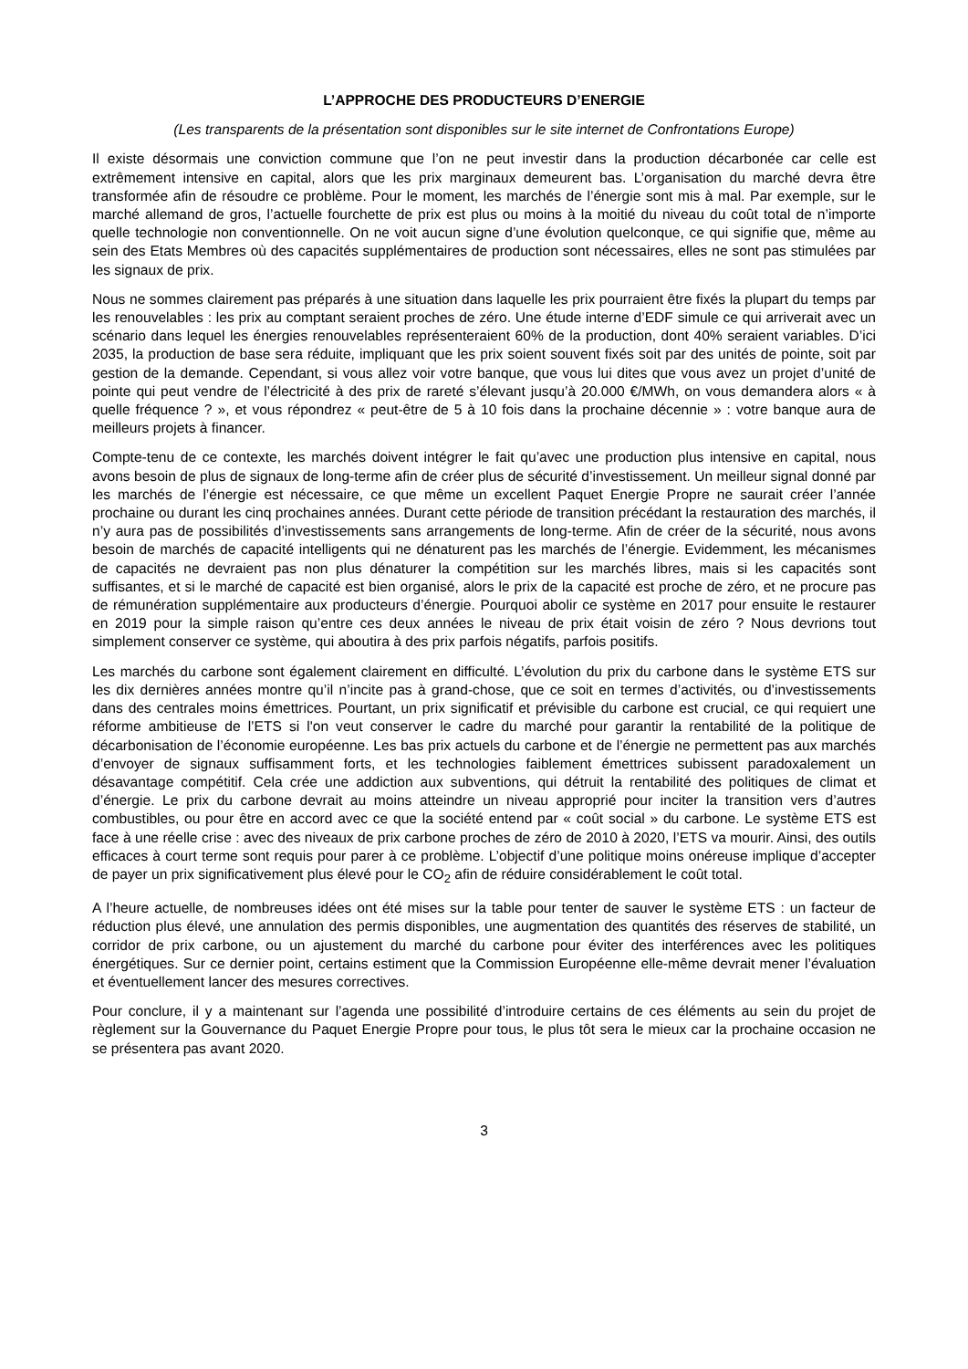L’APPROCHE DES PRODUCTEURS D’ENERGIE
(Les transparents de la présentation sont disponibles sur le site internet de Confrontations Europe)
Il existe désormais une conviction commune que l’on ne peut investir dans la production décarbonée car celle est extrêmement intensive en capital, alors que les prix marginaux demeurent bas. L’organisation du marché devra être transformée afin de résoudre ce problème. Pour le moment, les marchés de l’énergie sont mis à mal. Par exemple, sur le marché allemand de gros, l’actuelle fourchette de prix est plus ou moins à la moitié du niveau du coût total de n’importe quelle technologie non conventionnelle. On ne voit aucun signe d’une évolution quelconque, ce qui signifie que, même au sein des Etats Membres où des capacités supplémentaires de production sont nécessaires, elles ne sont pas stimulées par les signaux de prix.
Nous ne sommes clairement pas préparés à une situation dans laquelle les prix pourraient être fixés la plupart du temps par les renouvelables : les prix au comptant seraient proches de zéro. Une étude interne d’EDF simule ce qui arriverait avec un scénario dans lequel les énergies renouvelables représenteraient 60% de la production, dont 40% seraient variables. D’ici 2035, la production de base sera réduite, impliquant que les prix soient souvent fixés soit par des unités de pointe, soit par gestion de la demande. Cependant, si vous allez voir votre banque, que vous lui dites que vous avez un projet d’unité de pointe qui peut vendre de l’électricité à des prix de rareté s’élevant jusqu’à 20.000 €/MWh, on vous demandera alors « à quelle fréquence ? », et vous répondrez « peut-être de 5 à 10 fois dans la prochaine décennie » : votre banque aura de meilleurs projets à financer.
Compte-tenu de ce contexte, les marchés doivent intégrer le fait qu’avec une production plus intensive en capital, nous avons besoin de plus de signaux de long-terme afin de créer plus de sécurité d’investissement. Un meilleur signal donné par les marchés de l’énergie est nécessaire, ce que même un excellent Paquet Energie Propre ne saurait créer l’année prochaine ou durant les cinq prochaines années. Durant cette période de transition précédant la restauration des marchés, il n’y aura pas de possibilités d’investissements sans arrangements de long-terme. Afin de créer de la sécurité, nous avons besoin de marchés de capacité intelligents qui ne dénaturent pas les marchés de l’énergie. Evidemment, les mécanismes de capacités ne devraient pas non plus dénaturer la compétition sur les marchés libres, mais si les capacités sont suffisantes, et si le marché de capacité est bien organisé, alors le prix de la capacité est proche de zéro, et ne procure pas de rémunération supplémentaire aux producteurs d’énergie. Pourquoi abolir ce système en 2017 pour ensuite le restaurer en 2019 pour la simple raison qu’entre ces deux années le niveau de prix était voisin de zéro ? Nous devrions tout simplement conserver ce système, qui aboutira à des prix parfois négatifs, parfois positifs.
Les marchés du carbone sont également clairement en difficulté. L’évolution du prix du carbone dans le système ETS sur les dix dernières années montre qu’il n’incite pas à grand-chose, que ce soit en termes d’activités, ou d’investissements dans des centrales moins émettrices. Pourtant, un prix significatif et prévisible du carbone est crucial, ce qui requiert une réforme ambitieuse de l’ETS si l'on veut conserver le cadre du marché pour garantir la rentabilité de la politique de décarbonisation de l’économie européenne. Les bas prix actuels du carbone et de l’énergie ne permettent pas aux marchés d’envoyer de signaux suffisamment forts, et les technologies faiblement émettrices subissent paradoxalement un désavantage compétitif. Cela crée une addiction aux subventions, qui détruit la rentabilité des politiques de climat et d’énergie. Le prix du carbone devrait au moins atteindre un niveau approprié pour inciter la transition vers d’autres combustibles, ou pour être en accord avec ce que la société entend par « coût social » du carbone. Le système ETS est face à une réelle crise : avec des niveaux de prix carbone proches de zéro de 2010 à 2020, l’ETS va mourir. Ainsi, des outils efficaces à court terme sont requis pour parer à ce problème. L’objectif d’une politique moins onéreuse implique d’accepter de payer un prix significativement plus élevé pour le CO<sub>2</sub> afin de réduire considérablement le coût total.
A l’heure actuelle, de nombreuses idées ont été mises sur la table pour tenter de sauver le système ETS : un facteur de réduction plus élevé, une annulation des permis disponibles, une augmentation des quantités des réserves de stabilité, un corridor de prix carbone, ou un ajustement du marché du carbone pour éviter des interférences avec les politiques énergétiques. Sur ce dernier point, certains estiment que la Commission Européenne elle-même devrait mener l’évaluation et éventuellement lancer des mesures correctives.
Pour conclure, il y a maintenant sur l’agenda une possibilité d’introduire certains de ces éléments au sein du projet de règlement sur la Gouvernance du Paquet Energie Propre pour tous, le plus tôt sera le mieux car la prochaine occasion ne se présentera pas avant 2020.
3